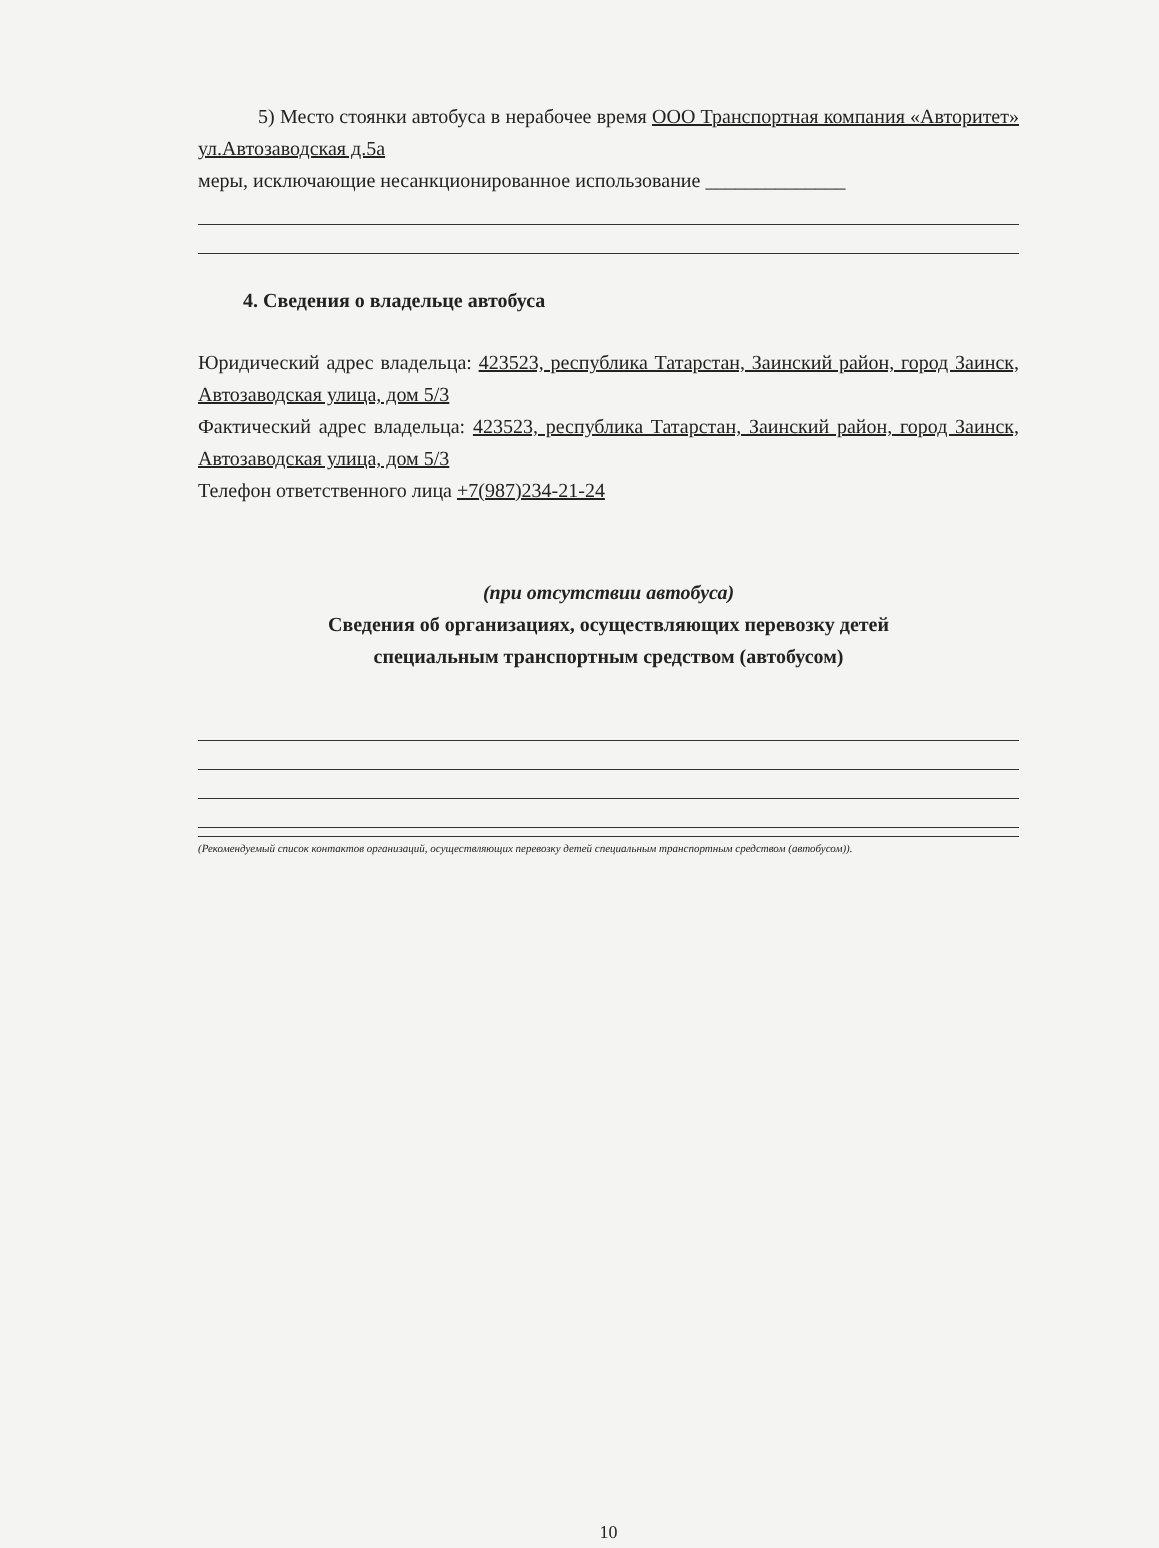5) Место стоянки автобуса в нерабочее время ООО Транспортная компания «Авторитет» ул.Автозаводская д.5а
меры, исключающие несанкционированное использование ______________
4. Сведения о владельце автобуса
Юридический адрес владельца: 423523, республика Татарстан, Заинский район, город Заинск, Автозаводская улица, дом 5/3
Фактический адрес владельца: 423523, республика Татарстан, Заинский район, город Заинск, Автозаводская улица, дом 5/3
Телефон ответственного лица +7(987)234-21-24
(при отсутствии автобуса)
Сведения об организациях, осуществляющих перевозку детей
специальным транспортным средством (автобусом)
(Рекомендуемый список контактов организаций, осуществляющих перевозку детей специальным транспортным средством (автобусом)).
10